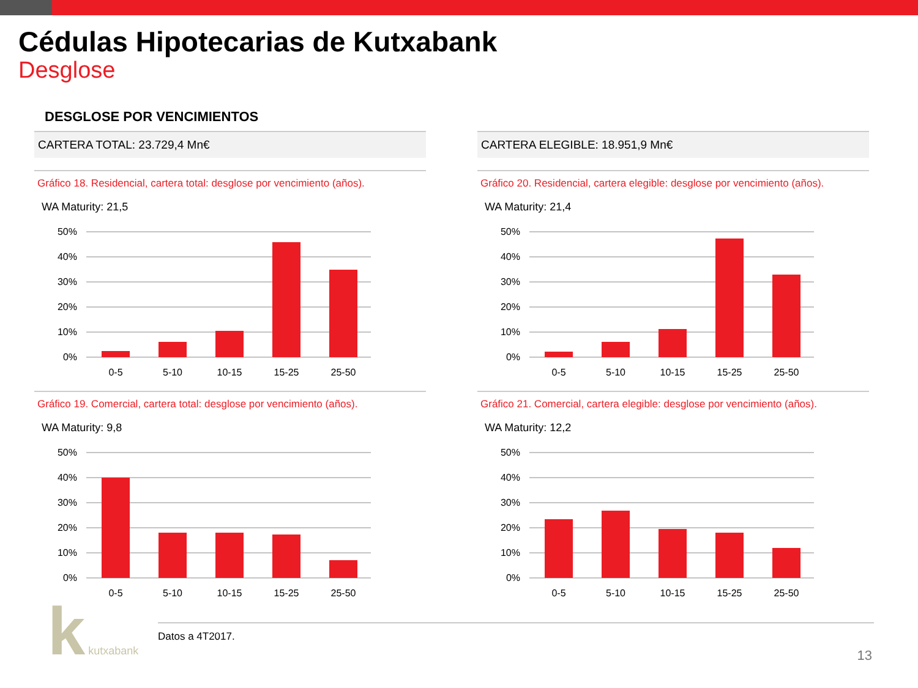Cédulas Hipotecarias de Kutxabank
Desglose
DESGLOSE POR VENCIMIENTOS
CARTERA TOTAL: 23.729,4 Mn€
Gráfico 18. Residencial, cartera total: desglose por vencimiento (años).
WA Maturity: 21,5
50%
40%
30%
20%
10%
0%
0-5
5-10
10-15
15-25
25-50
Gráfico 19. Comercial, cartera total: desglose por vencimiento (años).
WA Maturity: 9,8
50%
40%
30%
20%
10%
0%
0-5
5-10
10-15
15-25
25-50
CARTERA ELEGIBLE: 18.951,9 Mn€
Gráfico 20. Residencial, cartera elegible: desglose por vencimiento (años).
WA Maturity: 21,4
50%
40%
30%
20%
10%
0%
0-5
5-10
10-15
15-25
25-50
Gráfico 21. Comercial, cartera elegible: desglose por vencimiento (años).
WA Maturity: 12,2
50%
40%
30%
20%
10%
0%
0-5
5-10
10-15
15-25
25-50
Datos a 4T2017.
k kutxabank 13